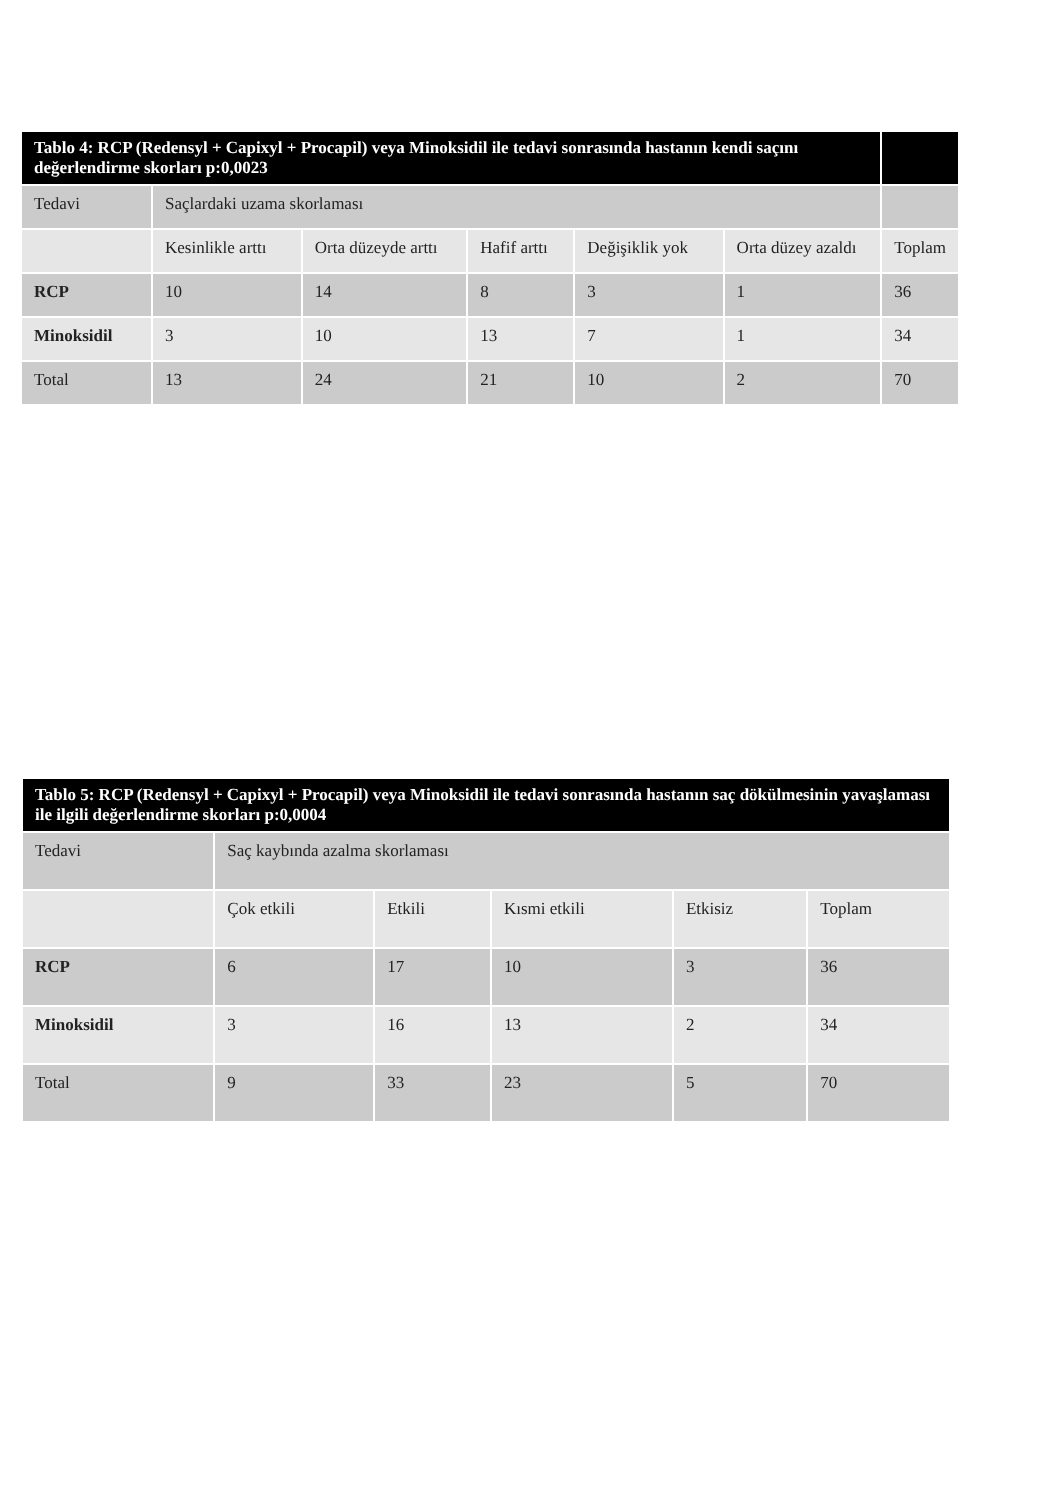| Tablo 4: RCP (Redensyl + Capixyl + Procapil) veya Minoksidil ile tedavi sonrasında hastanın kendi saçını değerlendirme skorları p:0,0023 | | | | | | |
| Tedavi | Saçlardaki uzama skorlaması | | | | | |
| | Kesinlikle arttı | Orta düzeyde arttı | Hafif arttı | Değişiklik yok | Orta düzey azaldı | Toplam |
| RCP | 10 | 14 | 8 | 3 | 1 | 36 |
| Minoksidil | 3 | 10 | 13 | 7 | 1 | 34 |
| Total | 13 | 24 | 21 | 10 | 2 | 70 |
| Tablo 5: RCP (Redensyl + Capixyl + Procapil) veya Minoksidil ile tedavi sonrasında hastanın saç dökülmesinin yavaşlaması ile ilgili değerlendirme skorları p:0,0004 | | | | | |
| Tedavi | Saç kaybında azalma skorlaması | | | | |
| | Çok etkili | Etkili | Kısmi etkili | Etkisiz | Toplam |
| RCP | 6 | 17 | 10 | 3 | 36 |
| Minoksidil | 3 | 16 | 13 | 2 | 34 |
| Total | 9 | 33 | 23 | 5 | 70 |